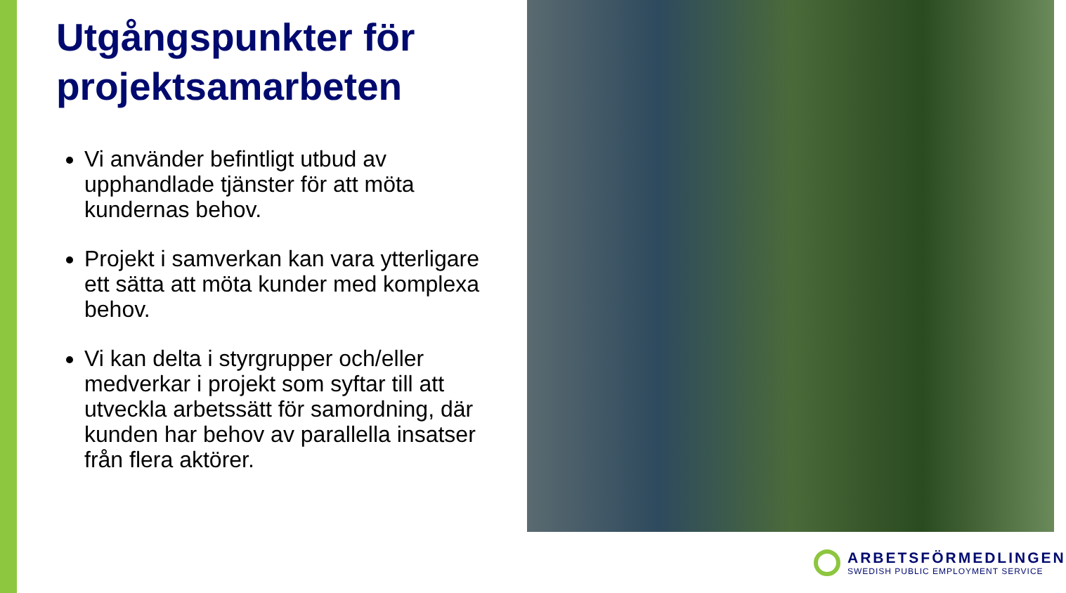Utgångspunkter för projektsamarbeten
Vi använder befintligt utbud av upphandlade tjänster för att möta kundernas behov.
Projekt i samverkan kan vara ytterligare ett sätta att möta kunder med komplexa behov.
Vi kan delta i styrgrupper och/eller medverkar i projekt som syftar till att utveckla arbetssätt för samordning, där kunden har behov av parallella insatser från flera aktörer.
ARBETSFÖRMEDLINGEN
SWEDISH PUBLIC EMPLOYMENT SERVICE